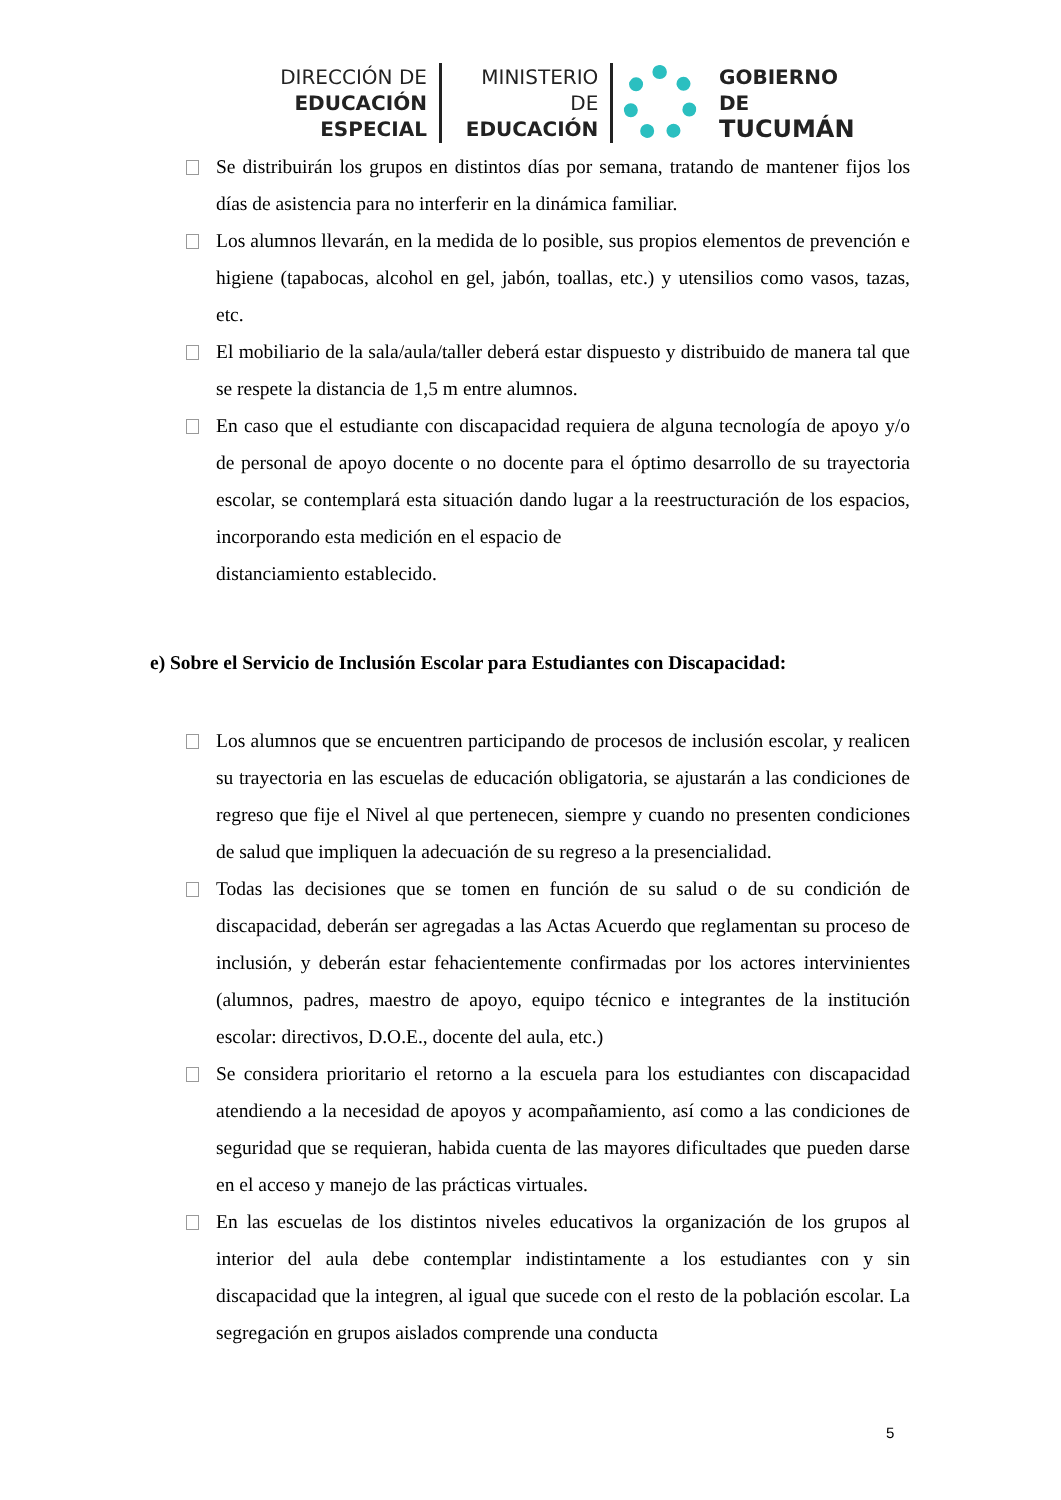DIRECCIÓN DE
EDUCACIÓN ESPECIAL
MINISTERIO DE
EDUCACIÓN
GOBIERNO DE
TUCUMÁN
Se distribuirán los grupos en distintos días por semana, tratando de mantener fijos los días de asistencia para no interferir en la dinámica familiar.
Los alumnos llevarán, en la medida de lo posible, sus propios elementos de prevención e higiene (tapabocas, alcohol en gel, jabón, toallas, etc.) y utensilios como vasos, tazas, etc.
El mobiliario de la sala/aula/taller deberá estar dispuesto y distribuido de manera tal que se respete la distancia de 1,5 m entre alumnos.
En caso que el estudiante con discapacidad requiera de alguna tecnología de apoyo y/o de personal de apoyo docente o no docente para el óptimo desarrollo de su trayectoria escolar, se contemplará esta situación dando lugar a la reestructuración de los espacios, incorporando esta medición en el espacio de
distanciamiento establecido.
e) Sobre el Servicio de Inclusión Escolar para Estudiantes con Discapacidad:
Los alumnos que se encuentren participando de procesos de inclusión escolar, y realicen su trayectoria en las escuelas de educación obligatoria, se ajustarán a las condiciones de regreso que fije el Nivel al que pertenecen, siempre y cuando no presenten condiciones de salud que impliquen la adecuación de su regreso a la presencialidad.
Todas las decisiones que se tomen en función de su salud o de su condición de discapacidad, deberán ser agregadas a las Actas Acuerdo que reglamentan su proceso de inclusión, y deberán estar fehacientemente confirmadas por los actores intervinientes (alumnos, padres, maestro de apoyo, equipo técnico e integrantes de la institución escolar: directivos, D.O.E., docente del aula, etc.)
Se considera prioritario el retorno a la escuela para los estudiantes con discapacidad atendiendo a la necesidad de apoyos y acompañamiento, así como a las condiciones de seguridad que se requieran, habida cuenta de las mayores dificultades que pueden darse en el acceso y manejo de las prácticas virtuales.
En las escuelas de los distintos niveles educativos la organización de los grupos al interior del aula debe contemplar indistintamente a los estudiantes con y sin discapacidad que la integren, al igual que sucede con el resto de la población escolar. La segregación en grupos aislados comprende una conducta
5